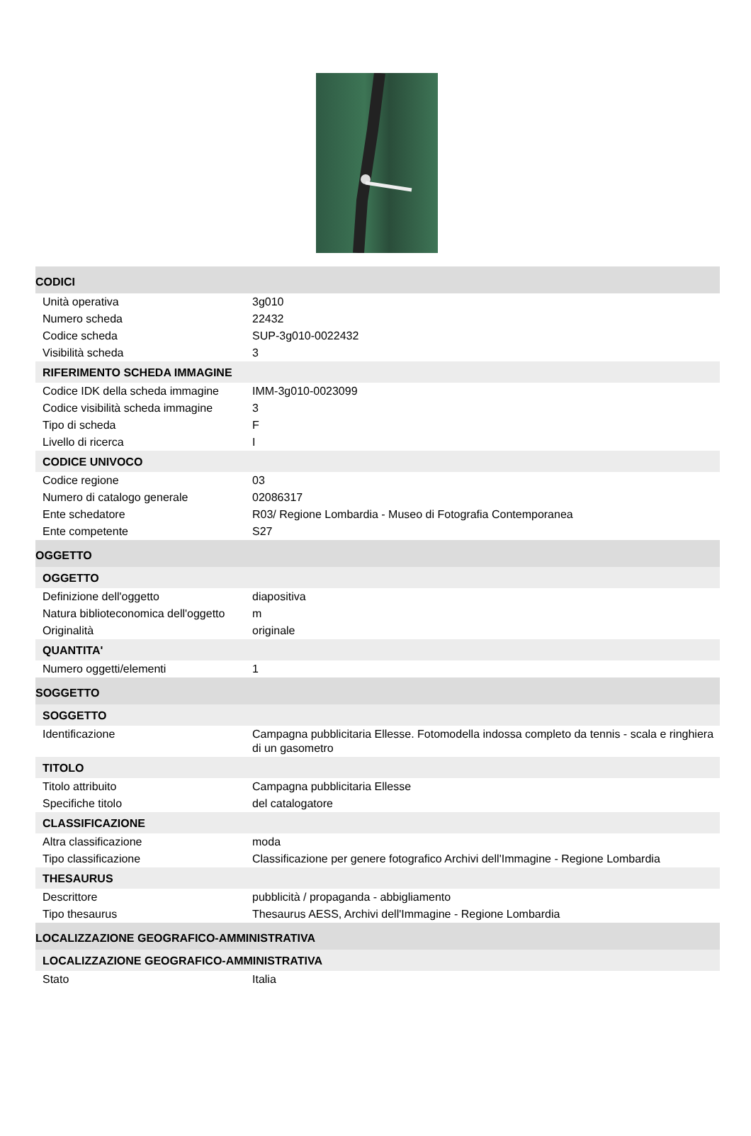| CODICI | |
| Unità operativa | 3g010 |
| Numero scheda | 22432 |
| Codice scheda | SUP-3g010-0022432 |
| Visibilità scheda | 3 |
| RIFERIMENTO SCHEDA IMMAGINE | |
| Codice IDK della scheda immagine | IMM-3g010-0023099 |
| Codice visibilità scheda immagine | 3 |
| Tipo di scheda | F |
| Livello di ricerca | I |
| CODICE UNIVOCO | |
| Codice regione | 03 |
| Numero di catalogo generale | 02086317 |
| Ente schedatore | R03/ Regione Lombardia - Museo di Fotografia Contemporanea |
| Ente competente | S27 |
| OGGETTO | |
| OGGETTO | |
| Definizione dell'oggetto | diapositiva |
| Natura biblioteconomica dell'oggetto | m |
| Originalità | originale |
| QUANTITA' | |
| Numero oggetti/elementi | 1 |
| SOGGETTO | |
| SOGGETTO | |
| Identificazione | Campagna pubblicitaria Ellesse. Fotomodella indossa completo da tennis - scala e ringhiera di un gasometro |
| TITOLO | |
| Titolo attribuito | Campagna pubblicitaria Ellesse |
| Specifiche titolo | del catalogatore |
| CLASSIFICAZIONE | |
| Altra classificazione | moda |
| Tipo classificazione | Classificazione per genere fotografico Archivi dell'Immagine - Regione Lombardia |
| THESAURUS | |
| Descrittore | pubblicità / propaganda - abbigliamento |
| Tipo thesaurus | Thesaurus AESS, Archivi dell'Immagine - Regione Lombardia |
| LOCALIZZAZIONE GEOGRAFICO-AMMINISTRATIVA | |
| LOCALIZZAZIONE GEOGRAFICO-AMMINISTRATIVA | |
| Stato | Italia |